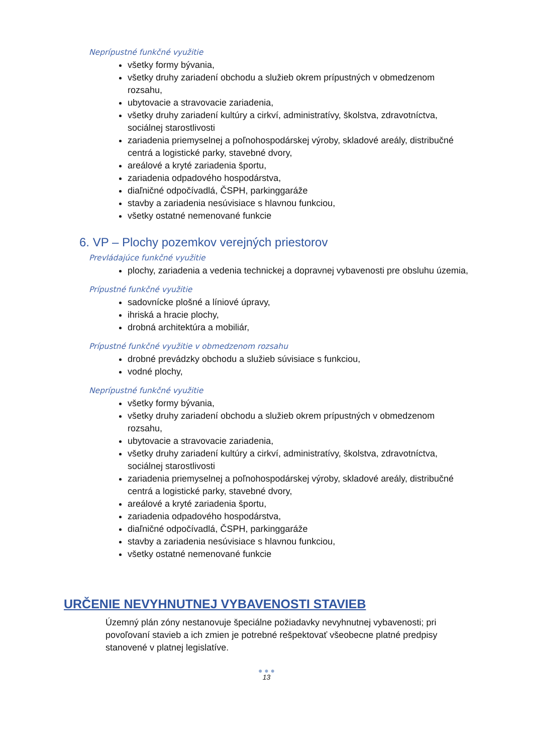Neprípustné funkčné využitie
všetky formy bývania,
všetky druhy zariadení obchodu a služieb okrem prípustných v obmedzenom rozsahu,
ubytovacie a stravovacie zariadenia,
všetky druhy zariadení kultúry a cirkví, administratívy, školstva, zdravotníctva, sociálnej starostlivosti
zariadenia priemyselnej a poľnohospodárskej výroby, skladové areály, distribučné centrá a logistické parky, stavebné dvory,
areálové a kryté zariadenia športu,
zariadenia odpadového hospodárstva,
diaľničné odpočívadlá, ČSPH, parkinggaráže
stavby a zariadenia nesúvisiace s hlavnou funkciou,
všetky ostatné nemenované funkcie
6. VP – Plochy pozemkov verejných priestorov
Prevládajúce funkčné využitie
plochy, zariadenia a vedenia technickej a dopravnej vybavenosti pre obsluhu územia,
Prípustné funkčné využitie
sadovnícke plošné a líniové úpravy,
ihriská a hracie plochy,
drobná architektúra a mobiliár,
Prípustné funkčné využitie v obmedzenom rozsahu
drobné prevádzky obchodu a služieb súvisiace s funkciou,
vodné plochy,
Neprípustné funkčné využitie
všetky formy bývania,
všetky druhy zariadení obchodu a služieb okrem prípustných v obmedzenom rozsahu,
ubytovacie a stravovacie zariadenia,
všetky druhy zariadení kultúry a cirkví, administratívy, školstva, zdravotníctva, sociálnej starostlivosti
zariadenia priemyselnej a poľnohospodárskej výroby, skladové areály, distribučné centrá a logistické parky, stavebné dvory,
areálové a kryté zariadenia športu,
zariadenia odpadového hospodárstva,
diaľničné odpočívadlá, ČSPH, parkinggaráže
stavby a zariadenia nesúvisiace s hlavnou funkciou,
všetky ostatné nemenované funkcie
URČENIE NEVYHNUTNEJ VYBAVENOSTI STAVIEB
Územný plán zóny nestanovuje špeciálne požiadavky nevyhnutnej vybavenosti; pri povoľovaní stavieb a ich zmien je potrebné rešpektovať všeobecne platné predpisy stanovené v platnej legislatíve.
● ● ●
13